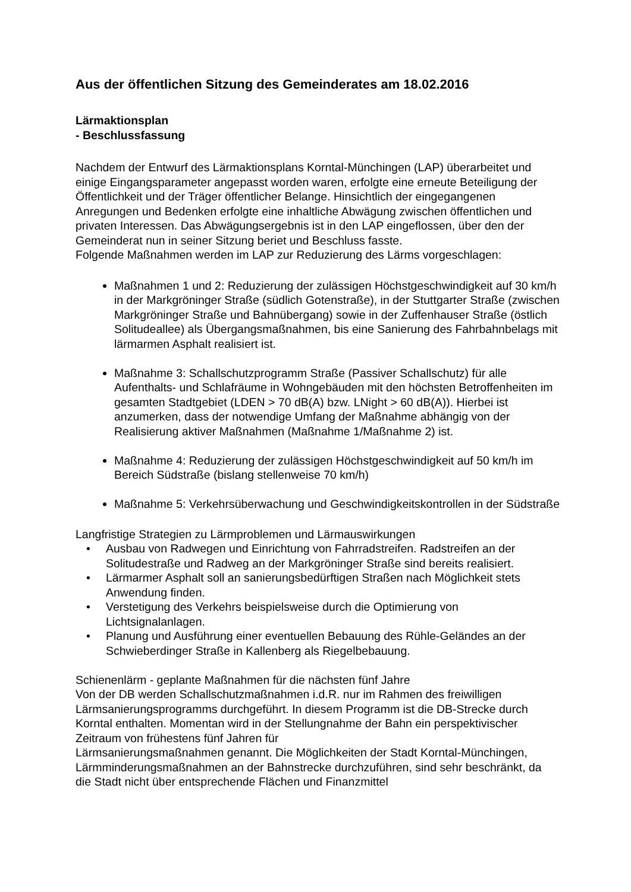Aus der öffentlichen Sitzung des Gemeinderates am 18.02.2016
Lärmaktionsplan
- Beschlussfassung
Nachdem der Entwurf des Lärmaktionsplans Korntal-Münchingen (LAP) überarbeitet und einige Eingangsparameter angepasst worden waren, erfolgte eine erneute Beteiligung der Öffentlichkeit und der Träger öffentlicher Belange. Hinsichtlich der eingegangenen Anregungen und Bedenken erfolgte eine inhaltliche Abwägung zwischen öffentlichen und privaten Interessen. Das Abwägungsergebnis ist in den LAP eingeflossen, über den der Gemeinderat nun in seiner Sitzung beriet und Beschluss fasste.
Folgende Maßnahmen werden im LAP zur Reduzierung des Lärms vorgeschlagen:
Maßnahmen 1 und 2: Reduzierung der zulässigen Höchstgeschwindigkeit auf 30 km/h in der Markgröninger Straße (südlich Gotenstraße), in der Stuttgarter Straße (zwischen Markgröninger Straße und Bahnübergang) sowie in der Zuffenhauser Straße (östlich Solitudeallee) als Übergangsmaßnahmen, bis eine Sanierung des Fahrbahnbelags mit lärmarmen Asphalt realisiert ist.
Maßnahme 3: Schallschutzprogramm Straße (Passiver Schallschutz) für alle Aufenthalts- und Schlafräume in Wohngebäuden mit den höchsten Betroffenheiten im gesamten Stadtgebiet (LDEN > 70 dB(A) bzw. LNight > 60 dB(A)). Hierbei ist anzumerken, dass der notwendige Umfang der Maßnahme abhängig von der Realisierung aktiver Maßnahmen (Maßnahme 1/Maßnahme 2) ist.
Maßnahme 4: Reduzierung der zulässigen Höchstgeschwindigkeit auf 50 km/h im Bereich Südstraße (bislang stellenweise 70 km/h)
Maßnahme 5: Verkehrsüberwachung und Geschwindigkeitskontrollen in der Südstraße
Langfristige Strategien zu Lärmproblemen und Lärmauswirkungen
• Ausbau von Radwegen und Einrichtung von Fahrradstreifen. Radstreifen an der Solitudestraße und Radweg an der Markgröninger Straße sind bereits realisiert.
• Lärmarmer Asphalt soll an sanierungsbedürftigen Straßen nach Möglichkeit stets Anwendung finden.
• Verstetigung des Verkehrs beispielsweise durch die Optimierung von Lichtsignalanlagen.
• Planung und Ausführung einer eventuellen Bebauung des Rühle-Geländes an der Schwieberdinger Straße in Kallenberg als Riegelbebauung.
Schienenlärm - geplante Maßnahmen für die nächsten fünf Jahre
Von der DB werden Schallschutzmaßnahmen i.d.R. nur im Rahmen des freiwilligen Lärmsanierungsprogramms durchgeführt. In diesem Programm ist die DB-Strecke durch Korntal enthalten. Momentan wird in der Stellungnahme der Bahn ein perspektivischer Zeitraum von frühestens fünf Jahren für
Lärmsanierungsmaßnahmen genannt. Die Möglichkeiten der Stadt Korntal-Münchingen, Lärmminderungsmaßnahmen an der Bahnstrecke durchzuführen, sind sehr beschränkt, da die Stadt nicht über entsprechende Flächen und Finanzmittel